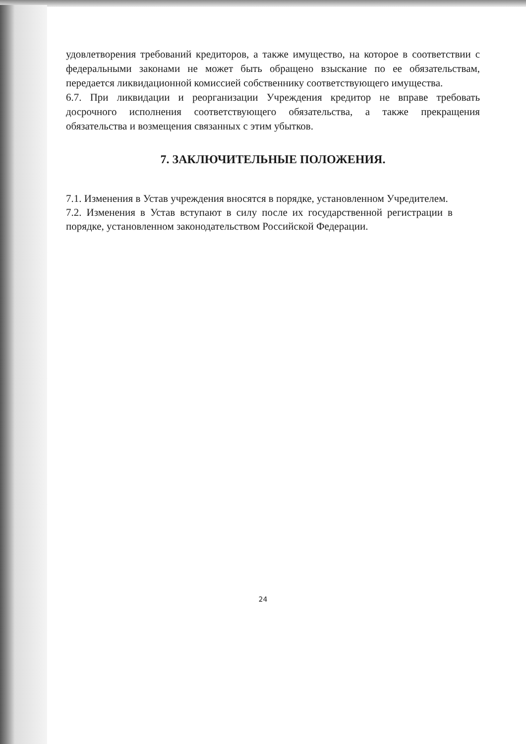удовлетворения требований кредиторов, а также имущество, на которое в соответствии с федеральными законами не может быть обращено взыскание по ее обязательствам, передается ликвидационной комиссией собственнику соответствующего имущества.
6.7. При ликвидации и реорганизации Учреждения кредитор не вправе требовать досрочного исполнения соответствующего обязательства, а также прекращения обязательства и возмещения связанных с этим убытков.
7. ЗАКЛЮЧИТЕЛЬНЫЕ ПОЛОЖЕНИЯ.
7.1. Изменения в Устав учреждения вносятся в порядке, установленном Учредителем.
7.2. Изменения в Устав вступают в силу после их государственной регистрации в порядке, установленном законодательством Российской Федерации.
24